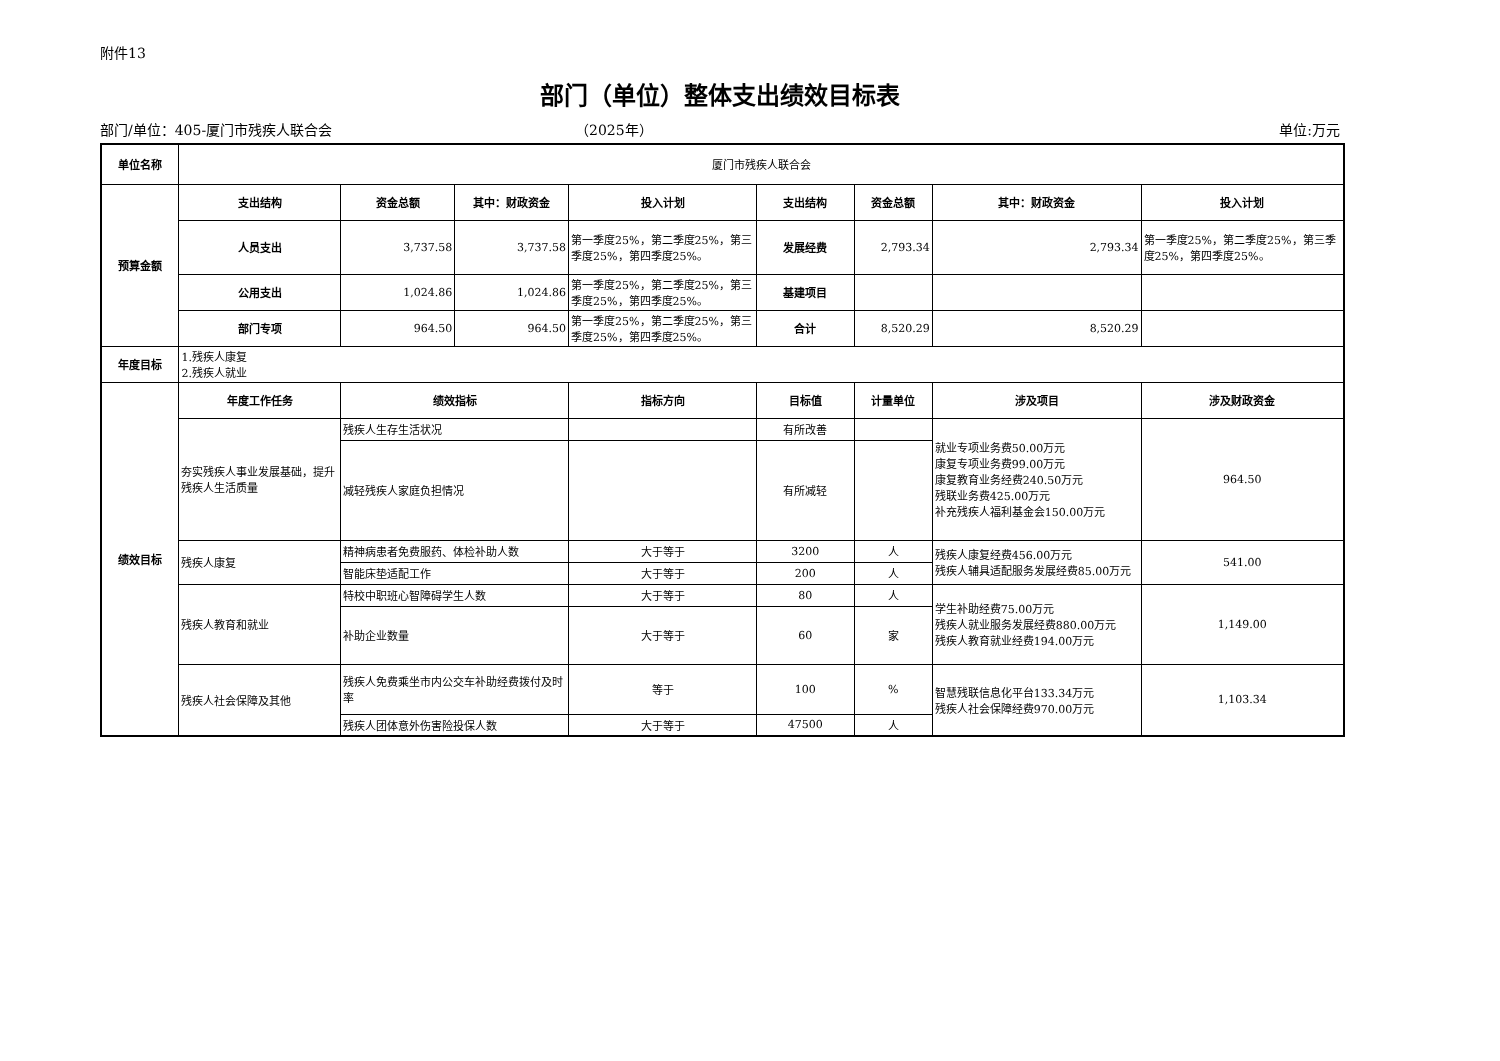附件13
部门（单位）整体支出绩效目标表
部门/单位：405-厦门市残疾人联合会 （2025年） 单位:万元
| 单位名称 | 厦门市残疾人联合会 | | | | | | | |
| 预算金额 | 支出结构 | 资金总额 | 其中：财政资金 | 投入计划 | 支出结构 | 资金总额 | 其中：财政资金 | 投入计划 |
| | 人员支出 | 3,737.58 | 3,737.58 | 第一季度25%，第二季度25%，第三季度25%，第四季度25%。 | 发展经费 | 2,793.34 | 2,793.34 | 第一季度25%，第二季度25%，第三季度25%，第四季度25%。 |
| | 公用支出 | 1,024.86 | 1,024.86 | 第一季度25%，第二季度25%，第三季度25%，第四季度25%。 | 基建项目 | | | |
| | 部门专项 | 964.50 | 964.50 | 第一季度25%，第二季度25%，第三季度25%，第四季度25%。 | 合计 | 8,520.29 | 8,520.29 | |
| 年度目标 | 1.残疾人康复 2.残疾人就业 | | | | | | | |
| 绩效目标 | 年度工作任务 | 绩效指标 | | 指标方向 | 目标值 | 计量单位 | 涉及项目 | 涉及财政资金 |
| | 夯实残疾人事业发展基础，提升残疾人生活质量 | 残疾人生存生活状况 | | | 有所改善 | | 就业专项业务费50.00万元 康复专项业务费99.00万元 康复教育业务经费240.50万元 残联业务费425.00万元 补充残疾人福利基金会150.00万元 | 964.50 |
| | | 减轻残疾人家庭负担情况 | | | 有所减轻 | | | |
| | 残疾人康复 | 精神病患者免费服药、体检补助人数 | | 大于等于 | 3200 | 人 | 残疾人康复经费456.00万元 残疾人辅具适配服务发展经费85.00万元 | 541.00 |
| | | 智能床垫适配工作 | | 大于等于 | 200 | 人 | | |
| | 残疾人教育和就业 | 特校中职班心智障碍学生人数 | | 大于等于 | 80 | 人 | 学生补助经费75.00万元 残疾人就业服务发展经费880.00万元 残疾人教育就业经费194.00万元 | 1,149.00 |
| | | 补助企业数量 | | 大于等于 | 60 | 家 | | |
| | 残疾人社会保障及其他 | 残疾人免费乘坐市内公交车补助经费拨付及时率 | | 等于 | 100 | % | 智慧残联信息化平台133.34万元 残疾人社会保障经费970.00万元 | 1,103.34 |
| | | 残疾人团体意外伤害险投保人数 | | 大于等于 | 47500 | 人 | | |